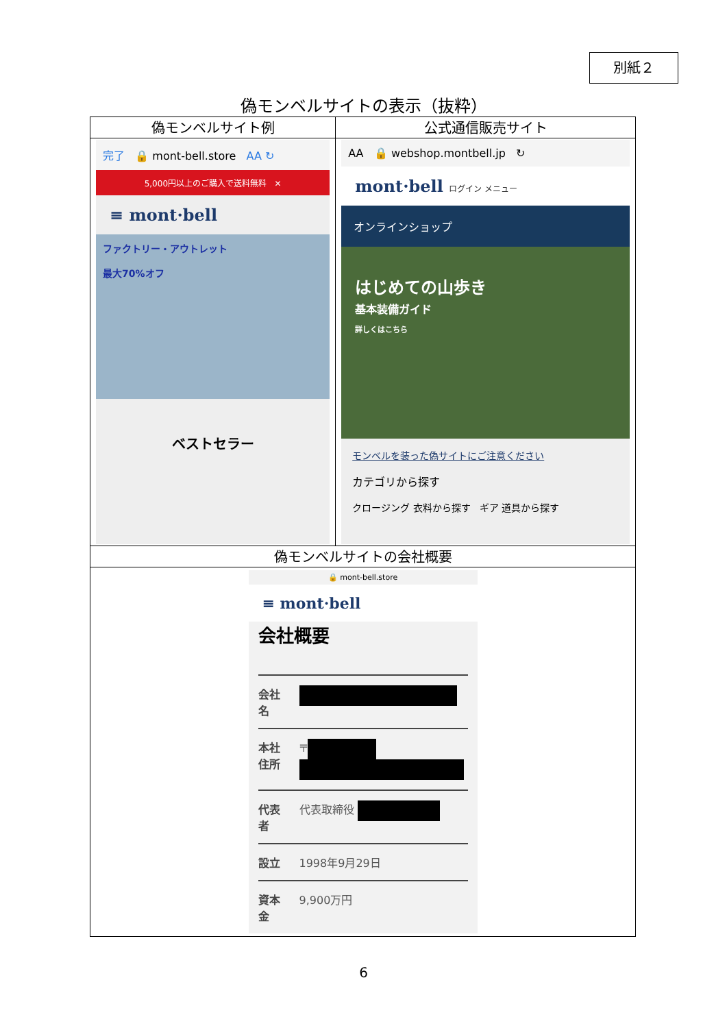別紙２
偽モンベルサイトの表示（抜粋）
| 偽モンベルサイト例 | 公式通信販売サイト |
| --- | --- |
| 完了 🔒 mont-bell.store AA ↻ 5,000円以上のご購入で送料無料 ✕ ≡ mont·bell ファクトリー・アウトレット 最大70%オフ ベストセラー | AA 🔒 webshop.montbell.jp ↻ mont·bell ログイン メニュー オンラインショップ はじめての山歩き 基本装備ガイド 詳しくはこちら モンベルを装った偽サイトにご注意ください カテゴリから探す クロージング 衣料から探す ギア 道具から探す |
| 偽モンベルサイトの会社概要 | |
| 🔒 mont-bell.store ≡ mont·bell 会社概要 会社名 本社住所 〒 代表者 代表取締役 設立 1998年9月29日 資本金 9,900万円 | |
6